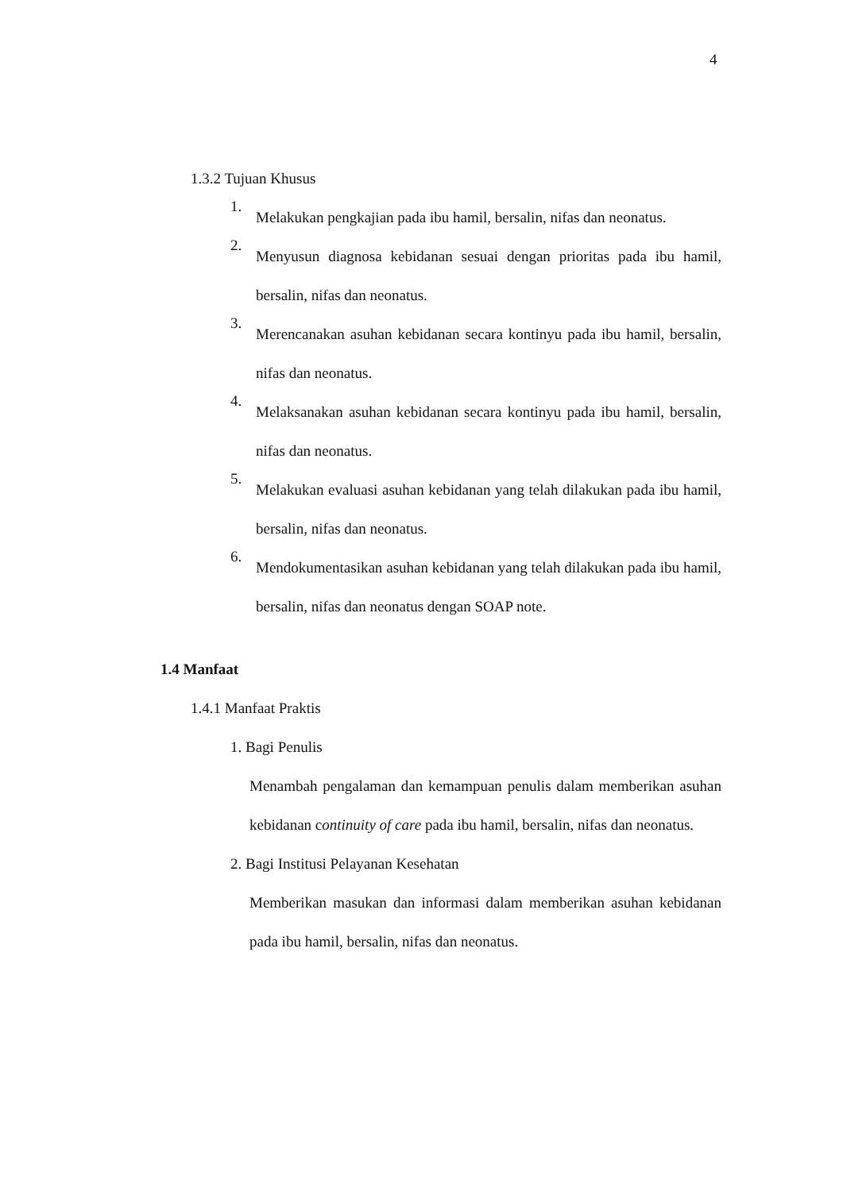4
1.3.2 Tujuan Khusus
1.
Melakukan pengkajian pada ibu hamil, bersalin, nifas dan neonatus.
2.
Menyusun diagnosa kebidanan sesuai dengan prioritas pada ibu hamil, bersalin, nifas dan neonatus.
3.
Merencanakan asuhan kebidanan secara kontinyu pada ibu hamil, bersalin, nifas dan neonatus.
4.
Melaksanakan asuhan kebidanan secara kontinyu pada ibu hamil, bersalin, nifas dan neonatus.
5.
Melakukan evaluasi asuhan kebidanan yang telah dilakukan pada ibu hamil, bersalin, nifas dan neonatus.
6.
Mendokumentasikan asuhan kebidanan yang telah dilakukan pada ibu hamil, bersalin, nifas dan neonatus dengan SOAP note.
1.4 Manfaat
1.4.1 Manfaat Praktis
1. Bagi Penulis
Menambah pengalaman dan kemampuan penulis dalam memberikan asuhan kebidanan continuity of care pada ibu hamil, bersalin, nifas dan neonatus.
2. Bagi Institusi Pelayanan Kesehatan
Memberikan masukan dan informasi dalam memberikan asuhan kebidanan pada ibu hamil, bersalin, nifas dan neonatus.